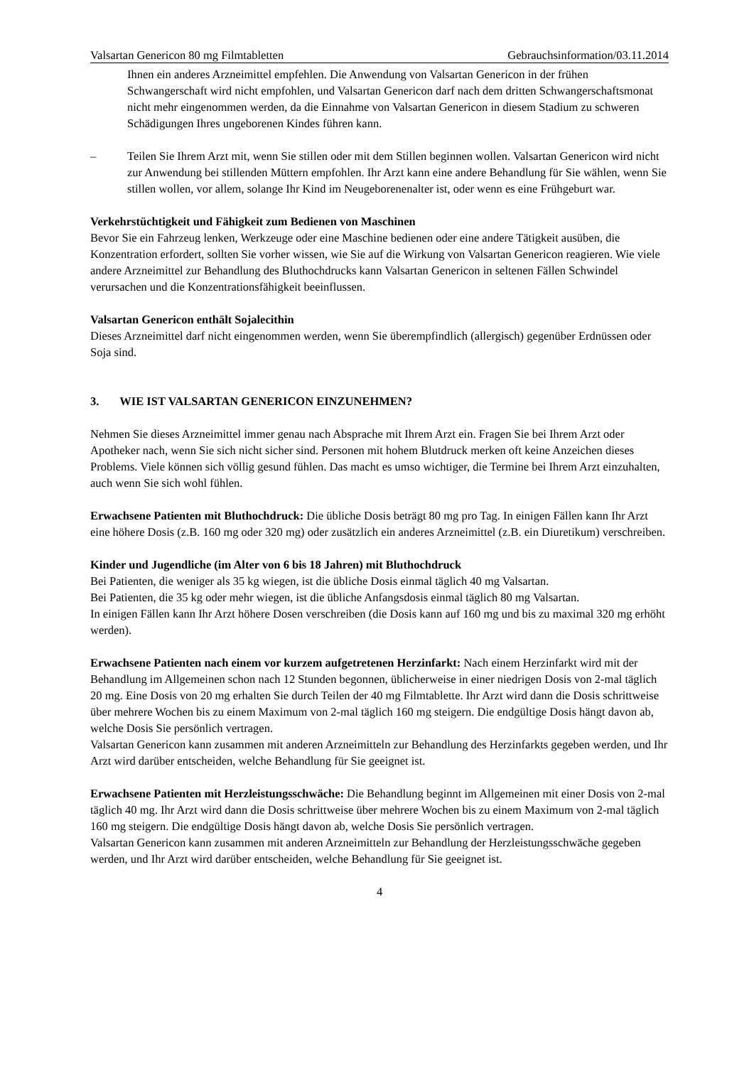Valsartan Genericon 80 mg Filmtabletten Gebrauchsinformation/03.11.2014
Ihnen ein anderes Arzneimittel empfehlen. Die Anwendung von Valsartan Genericon in der frühen Schwangerschaft wird nicht empfohlen, und Valsartan Genericon darf nach dem dritten Schwangerschaftsmonat nicht mehr eingenommen werden, da die Einnahme von Valsartan Genericon in diesem Stadium zu schweren Schädigungen Ihres ungeborenen Kindes führen kann.
– Teilen Sie Ihrem Arzt mit, wenn Sie stillen oder mit dem Stillen beginnen wollen. Valsartan Genericon wird nicht zur Anwendung bei stillenden Müttern empfohlen. Ihr Arzt kann eine andere Behandlung für Sie wählen, wenn Sie stillen wollen, vor allem, solange Ihr Kind im Neugeborenenalter ist, oder wenn es eine Frühgeburt war.
Verkehrstüchtigkeit und Fähigkeit zum Bedienen von Maschinen
Bevor Sie ein Fahrzeug lenken, Werkzeuge oder eine Maschine bedienen oder eine andere Tätigkeit ausüben, die Konzentration erfordert, sollten Sie vorher wissen, wie Sie auf die Wirkung von Valsartan Genericon reagieren. Wie viele andere Arzneimittel zur Behandlung des Bluthochdrucks kann Valsartan Genericon in seltenen Fällen Schwindel verursachen und die Konzentrationsfähigkeit beeinflussen.
Valsartan Genericon enthält Sojalecithin
Dieses Arzneimittel darf nicht eingenommen werden, wenn Sie überempfindlich (allergisch) gegenüber Erdnüssen oder Soja sind.
3. WIE IST VALSARTAN GENERICON EINZUNEHMEN?
Nehmen Sie dieses Arzneimittel immer genau nach Absprache mit Ihrem Arzt ein. Fragen Sie bei Ihrem Arzt oder Apotheker nach, wenn Sie sich nicht sicher sind. Personen mit hohem Blutdruck merken oft keine Anzeichen dieses Problems. Viele können sich völlig gesund fühlen. Das macht es umso wichtiger, die Termine bei Ihrem Arzt einzuhalten, auch wenn Sie sich wohl fühlen.
Erwachsene Patienten mit Bluthochdruck: Die übliche Dosis beträgt 80 mg pro Tag. In einigen Fällen kann Ihr Arzt eine höhere Dosis (z.B. 160 mg oder 320 mg) oder zusätzlich ein anderes Arzneimittel (z.B. ein Diuretikum) verschreiben.
Kinder und Jugendliche (im Alter von 6 bis 18 Jahren) mit Bluthochdruck
Bei Patienten, die weniger als 35 kg wiegen, ist die übliche Dosis einmal täglich 40 mg Valsartan.
Bei Patienten, die 35 kg oder mehr wiegen, ist die übliche Anfangsdosis einmal täglich 80 mg Valsartan.
In einigen Fällen kann Ihr Arzt höhere Dosen verschreiben (die Dosis kann auf 160 mg und bis zu maximal 320 mg erhöht werden).
Erwachsene Patienten nach einem vor kurzem aufgetretenen Herzinfarkt: Nach einem Herzinfarkt wird mit der Behandlung im Allgemeinen schon nach 12 Stunden begonnen, üblicherweise in einer niedrigen Dosis von 2-mal täglich 20 mg. Eine Dosis von 20 mg erhalten Sie durch Teilen der 40 mg Filmtablette. Ihr Arzt wird dann die Dosis schrittweise über mehrere Wochen bis zu einem Maximum von 2-mal täglich 160 mg steigern. Die endgültige Dosis hängt davon ab, welche Dosis Sie persönlich vertragen.
Valsartan Genericon kann zusammen mit anderen Arzneimitteln zur Behandlung des Herzinfarkts gegeben werden, und Ihr Arzt wird darüber entscheiden, welche Behandlung für Sie geeignet ist.
Erwachsene Patienten mit Herzleistungsschwäche: Die Behandlung beginnt im Allgemeinen mit einer Dosis von 2-mal täglich 40 mg. Ihr Arzt wird dann die Dosis schrittweise über mehrere Wochen bis zu einem Maximum von 2-mal täglich 160 mg steigern. Die endgültige Dosis hängt davon ab, welche Dosis Sie persönlich vertragen.
Valsartan Genericon kann zusammen mit anderen Arzneimitteln zur Behandlung der Herzleistungsschwäche gegeben werden, und Ihr Arzt wird darüber entscheiden, welche Behandlung für Sie geeignet ist.
4